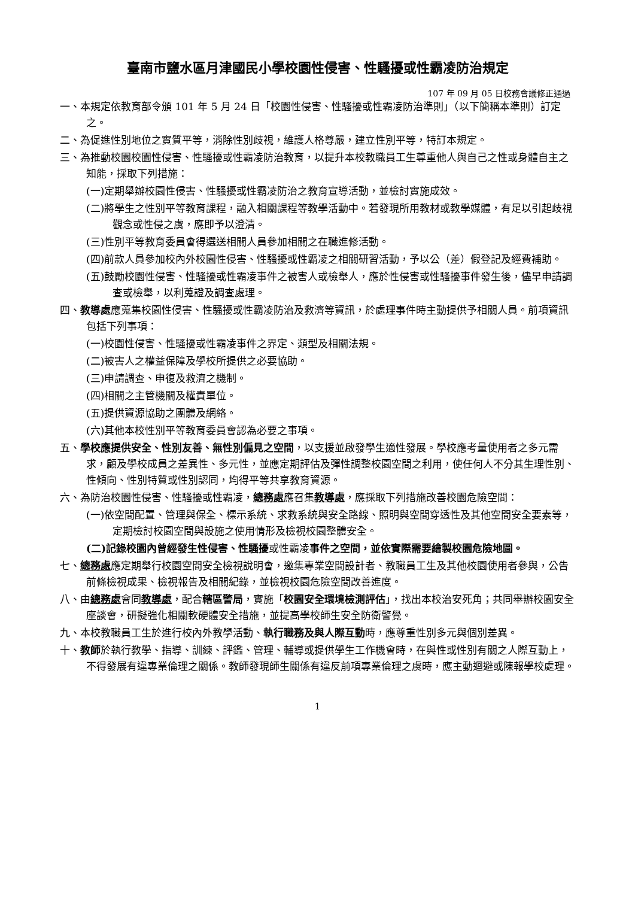臺南市鹽水區月津國民小學校園性侵害、性騷擾或性霸凌防治規定
107 年 09 月 05 日校務會議修正通過
一、本規定依教育部令頒 101 年 5 月 24 日「校園性侵害、性騷擾或性霸凌防治準則」（以下簡稱本準則）訂定之。
二、為促進性別地位之實質平等，消除性別歧視，維護人格尊嚴，建立性別平等，特訂本規定。
三、為推動校園校園性侵害、性騷擾或性霸凌防治教育，以提升本校教職員工生尊重他人與自己之性或身體自主之知能，採取下列措施：
(一)定期舉辦校園性侵害、性騷擾或性霸凌防治之教育宣導活動，並檢討實施成效。
(二)將學生之性別平等教育課程，融入相關課程等教學活動中。若發現所用教材或教學媒體，有足以引起歧視觀念或性侵之虞，應即予以澄清。
(三)性別平等教育委員會得選送相關人員參加相關之在職進修活動。
(四)前款人員參加校內外校園性侵害、性騷擾或性霸凌之相關研習活動，予以公（差）假登記及經費補助。
(五)鼓勵校園性侵害、性騷擾或性霸凌事件之被害人或檢舉人，應於性侵害或性騷擾事件發生後，儘早申請調查或檢舉，以利蒐證及調查處理。
四、教導處應蒐集校園性侵害、性騷擾或性霸凌防治及救濟等資訊，於處理事件時主動提供予相關人員。前項資訊包括下列事項：
(一)校園性侵害、性騷擾或性霸凌事件之界定、類型及相關法規。
(二)被害人之權益保障及學校所提供之必要協助。
(三)申請調查、申復及救濟之機制。
(四)相關之主管機關及權責單位。
(五)提供資源協助之團體及網絡。
(六)其他本校性別平等教育委員會認為必要之事項。
五、學校應提供安全、性別友善、無性別偏見之空間，以支援並啟發學生適性發展。學校應考量使用者之多元需求，顧及學校成員之差異性、多元性，並應定期評估及彈性調整校園空間之利用，使任何人不分其生理性別、性傾向、性別特質或性別認同，均得平等共享教育資源。
六、為防治校園性侵害、性騷擾或性霸凌，總務處應召集教導處，應採取下列措施改善校園危險空間：
(一)依空間配置、管理與保全、標示系統、求救系統與安全路線、照明與空間穿透性及其他空間安全要素等，定期檢討校園空間與設施之使用情形及檢視校園整體安全。
(二)記錄校園內曾經發生性侵害、性騷擾或性霸凌事件之空間，並依實際需要繪製校園危險地圖。
七、總務處應定期舉行校園空間安全檢視說明會，邀集專業空間設計者、教職員工生及其他校園使用者參與，公告前條檢視成果、檢視報告及相關紀錄，並檢視校園危險空間改善進度。
八、由總務處會同教導處，配合轄區警局，實施「校園安全環境檢測評估」，找出本校治安死角；共同舉辦校園安全座談會，研擬強化相關軟硬體安全措施，並提高學校師生安全防衛警覺。
九、本校教職員工生於進行校內外教學活動、執行職務及與人際互動時，應尊重性別多元與個別差異。
十、教師於執行教學、指導、訓練、評鑑、管理、輔導或提供學生工作機會時，在與性或性別有關之人際互動上，不得發展有違專業倫理之關係。教師發現師生關係有違反前項專業倫理之虞時，應主動迴避或陳報學校處理。
1